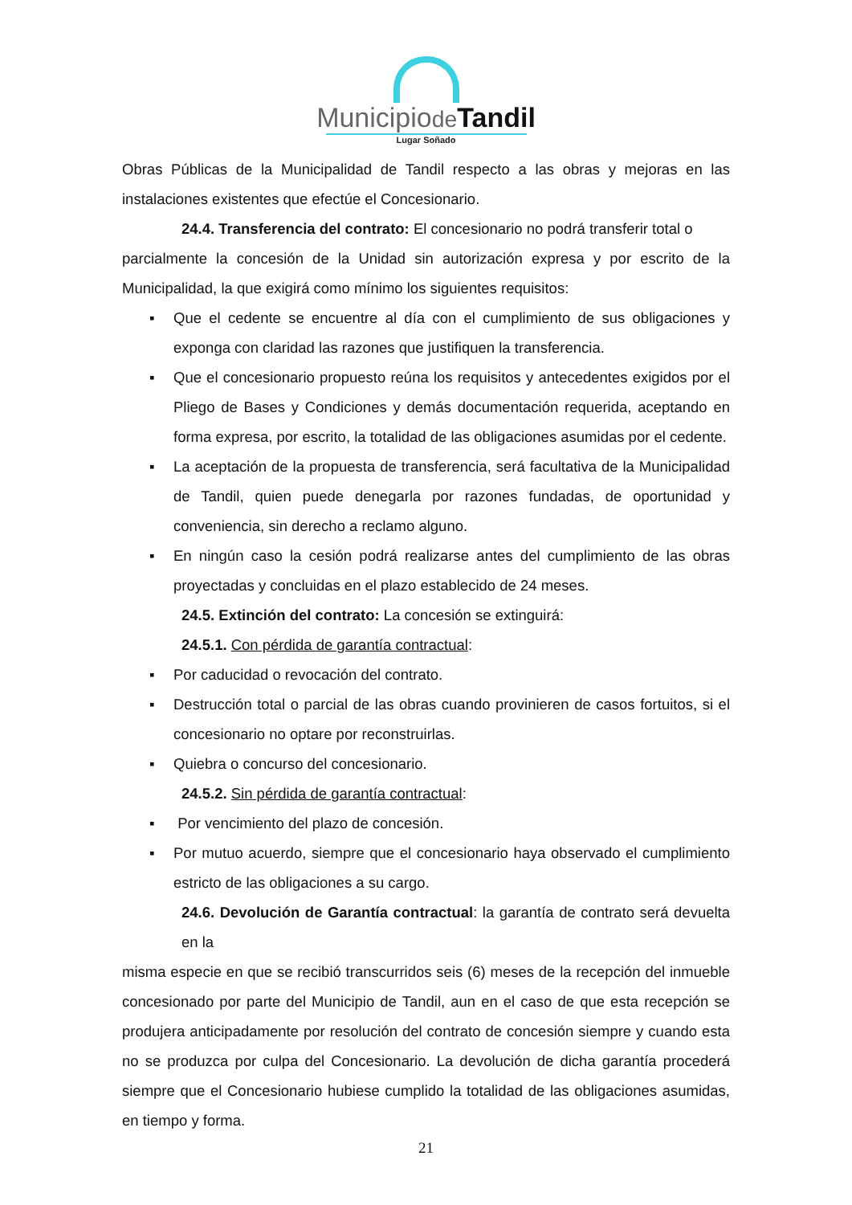Municipiode Tandil
Lugar Soñado
Obras Públicas de la Municipalidad de Tandil respecto a las obras y mejoras en las instalaciones existentes que efectúe el Concesionario.
24.4. Transferencia del contrato: El concesionario no podrá transferir total o
parcialmente la concesión de la Unidad sin autorización expresa y por escrito de la Municipalidad, la que exigirá como mínimo los siguientes requisitos:
▪ Que el cedente se encuentre al día con el cumplimiento de sus obligaciones y exponga con claridad las razones que justifiquen la transferencia.
▪ Que el concesionario propuesto reúna los requisitos y antecedentes exigidos por el Pliego de Bases y Condiciones y demás documentación requerida, aceptando en forma expresa, por escrito, la totalidad de las obligaciones asumidas por el cedente.
▪ La aceptación de la propuesta de transferencia, será facultativa de la Municipalidad de Tandil, quien puede denegarla por razones fundadas, de oportunidad y conveniencia, sin derecho a reclamo alguno.
▪ En ningún caso la cesión podrá realizarse antes del cumplimiento de las obras proyectadas y concluidas en el plazo establecido de 24 meses.
24.5. Extinción del contrato: La concesión se extinguirá:
24.5.1. Con pérdida de garantía contractual:
▪ Por caducidad o revocación del contrato.
▪ Destrucción total o parcial de las obras cuando provinieren de casos fortuitos, si el concesionario no optare por reconstruirlas.
▪ Quiebra o concurso del concesionario.
24.5.2. Sin pérdida de garantía contractual:
▪ Por vencimiento del plazo de concesión.
▪ Por mutuo acuerdo, siempre que el concesionario haya observado el cumplimiento estricto de las obligaciones a su cargo.
24.6. Devolución de Garantía contractual: la garantía de contrato será devuelta en la
misma especie en que se recibió transcurridos seis (6) meses de la recepción del inmueble concesionado por parte del Municipio de Tandil, aun en el caso de que esta recepción se produjera anticipadamente por resolución del contrato de concesión siempre y cuando esta no se produzca por culpa del Concesionario. La devolución de dicha garantía procederá siempre que el Concesionario hubiese cumplido la totalidad de las obligaciones asumidas, en tiempo y forma.
21